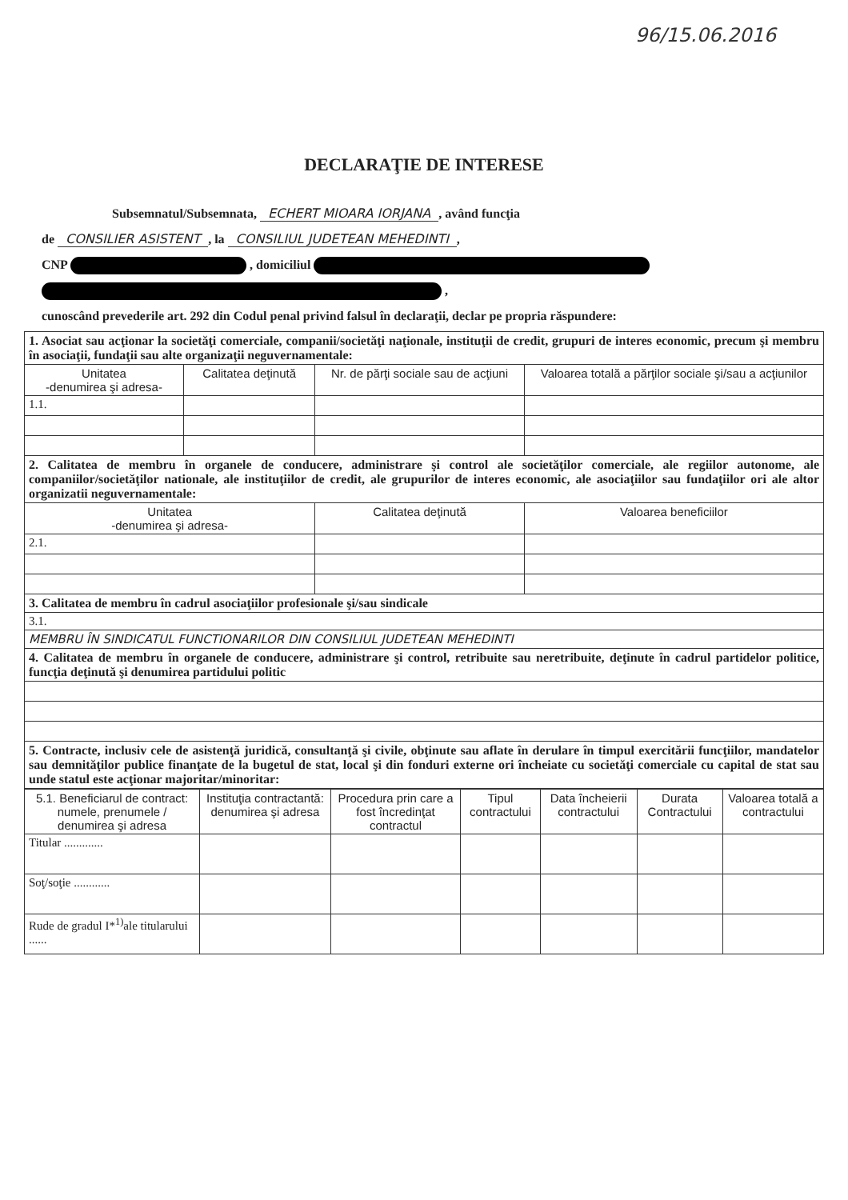96/15.06.2016
DECLARAŢIE DE INTERESE
Subsemnatul/Subsemnata, ECHERT MIOARA IORJANA, având funcţia
de CONSILIER ASISTENT, la CONSILIUL JUDETEAN MEHEDINTI,
CNP , domiciliul
,
cunoscând prevederile art. 292 din Codul penal privind falsul în declaraţii, declar pe propria răspundere:
| 1. Asociat sau acţionar la societăţi comerciale, companii/societăţi naţionale, instituţii de credit, grupuri de interes economic, precum şi membru în asociaţii, fundaţii sau alte organizaţii neguvernamentale: | | | |
| Unitatea -denumirea şi adresa- | Calitatea deţinută | Nr. de părţi sociale sau de acţiuni | Valoarea totală a părţilor sociale şi/sau a acţiunilor |
| 1.1. | | | |
| 2. Calitatea de membru în organele de conducere, administrare şi control ale societăţilor comerciale, ale regiilor autonome, ale companiilor/societăţilor nationale, ale instituţiilor de credit, ale grupurilor de interes economic, ale asociaţiilor sau fundaţiilor ori ale altor organizatii neguvernamentale: | | | |
| Unitatea -denumirea şi adresa- | | Calitatea deţinută | Valoarea beneficiilor |
| 2.1. | | | |
| 3. Calitatea de membru în cadrul asociaţiilor profesionale şi/sau sindicale | | | |
| 3.1. | | | |
| MEMBRU ÎN SINDICATUL FUNCTIONARILOR DIN CONSILIUL JUDETEAN MEHEDINTI | | | |
| 4. Calitatea de membru în organele de conducere, administrare şi control, retribuite sau neretribuite, deţinute în cadrul partidelor politice, funcţia deţinută şi denumirea partidului politic | | | |
| 5. Contracte, inclusiv cele de asistenţă juridică, consultanţă şi civile, obţinute sau aflate în derulare în timpul exercitării funcţiilor, mandatelor sau demnităţilor publice finanţate de la bugetul de stat, local şi din fonduri externe ori încheiate cu societăţi comerciale cu capital de stat sau unde statul este acţionar majoritar/minoritar: | | | |
| 5.1. Beneficiarul de contract: numele, prenumele / denumirea şi adresa | Instituţia contractantă: denumirea şi adresa | Procedura prin care a fost încredinţat contractul | Tipul contractului | Data încheierii contractului | Durata Contractului | Valoarea totală a contractului |
| --- | --- | --- | --- | --- | --- | --- |
| Titular ............. | | | | | | |
| Soţ/soţie ............ | | | | | | |
| Rude de gradul I*<sup>1)</sup>ale titularului ...... | | | | | | |